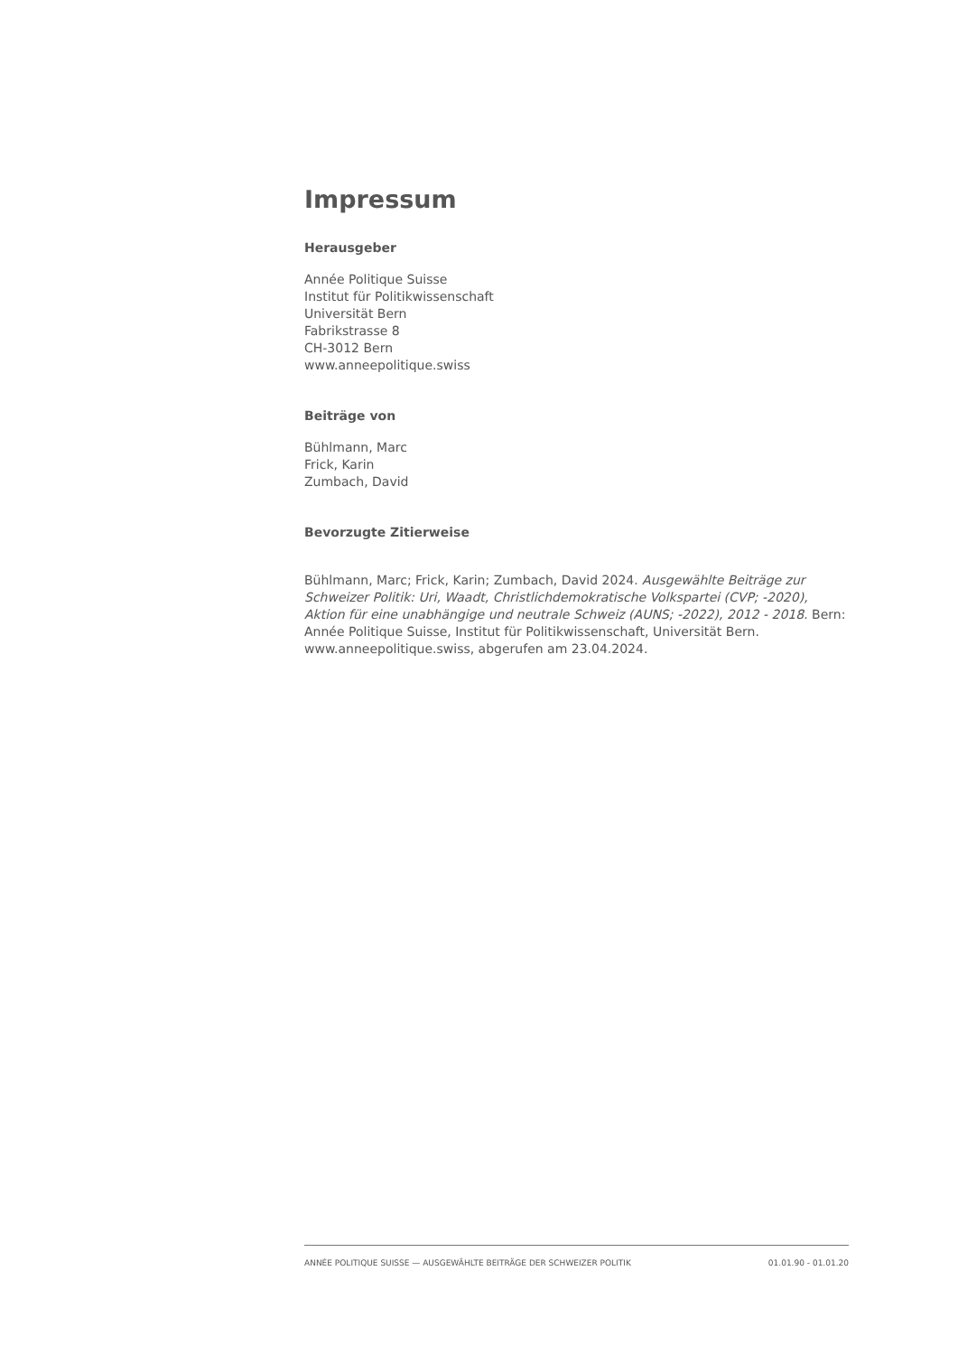Impressum
Herausgeber
Année Politique Suisse
Institut für Politikwissenschaft
Universität Bern
Fabrikstrasse 8
CH-3012 Bern
www.anneepolitique.swiss
Beiträge von
Bühlmann, Marc
Frick, Karin
Zumbach, David
Bevorzugte Zitierweise
Bühlmann, Marc; Frick, Karin; Zumbach, David 2024. Ausgewählte Beiträge zur Schweizer Politik: Uri, Waadt, Christlichdemokratische Volkspartei (CVP; -2020), Aktion für eine unabhängige und neutrale Schweiz (AUNS; -2022), 2012 - 2018. Bern: Année Politique Suisse, Institut für Politikwissenschaft, Universität Bern. www.anneepolitique.swiss, abgerufen am 23.04.2024.
ANNÉE POLITIQUE SUISSE — AUSGEWÄHLTE BEITRÄGE DER SCHWEIZER POLITIK 01.01.90 - 01.01.20